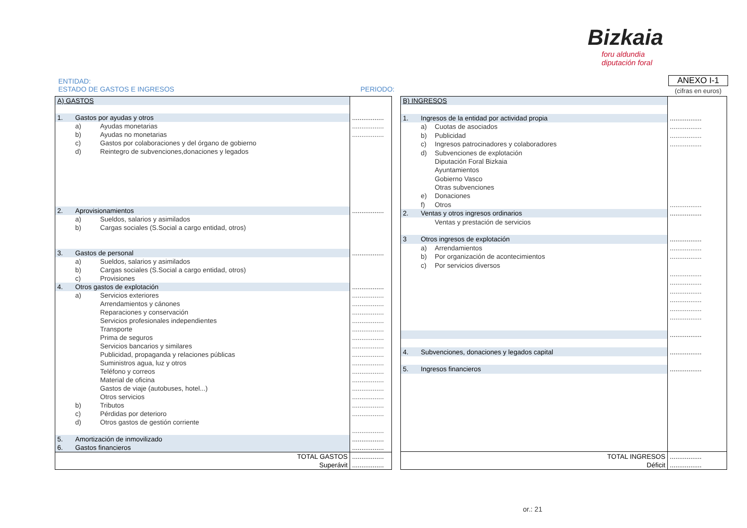Bizkaia
foru aldundia
diputación foral
ENTIDAD:
ESTADO DE GASTOS E INGRESOS PERIODO:
ANEXO I-1
(cifras en euros)
| A) GASTOS | | | |
| 1. | Gastos por ayudas y otros | | ................. |
| | a) | Ayudas monetarias | ................. |
| | b) | Ayudas no monetarias | ................. |
| | c) | Gastos por colaboraciones y del órgano de gobierno | |
| | d) | Reintegro de subvenciones,donaciones y legados | |
| 2. | Aprovisionamientos | | ................. |
| | a) | Sueldos, salarios y asimilados | |
| | b) | Cargas sociales (S.Social a cargo entidad, otros) | |
| 3. | Gastos de personal | | ................. |
| | a) | Sueldos, salarios y asimilados | |
| | b) | Cargas sociales (S.Social a cargo entidad, otros) | |
| | c) | Provisiones | |
| 4. | Otros gastos de explotación | | ................. |
| | a) | Servicios exteriores | ................. |
| | | Arrendamientos y cánones | ................. |
| | | Reparaciones y conservación | ................. |
| | | Servicios profesionales independientes | ................. |
| | | Transporte | ................. |
| | | Prima de seguros | ................. |
| | | Servicios bancarios y similares | ................. |
| | | Publicidad, propaganda y relaciones públicas | ................. |
| | | Suministros agua, luz y otros | ................. |
| | | Teléfono y correos | ................. |
| | | Material de oficina | ................. |
| | | Gastos de viaje (autobuses, hotel...) | ................. |
| | | Otros servicios | ................. |
| | b) | Tributos | ................. |
| | c) | Pérdidas por deterioro | ................. |
| | d) | Otros gastos de gestión corriente | |
| | | | ................. |
| 5. | Amortización de inmovilizado | | ................. |
| 6. | Gastos financieros | | ................. |
| TOTAL GASTOS Superávit | | | ................. ................. |
| B) INGRESOS | | | |
| 1. | Ingresos de la entidad por actividad propia | | ................. |
| | a) | Cuotas de asociados | ................. |
| | b) | Publicidad | ................. |
| | c) | Ingresos patrocinadores y colaboradores | ................. |
| | d) | Subvenciones de explotación | |
| | | Diputación Foral Bizkaia | |
| | | Ayuntamientos | |
| | | Gobierno Vasco | |
| | | Otras subvenciones | |
| | e) | Donaciones | |
| | f) | Otros | ................. |
| 2. | Ventas y otros ingresos ordinarios | | ................. |
| | | Ventas y prestación de servicios | |
| 3 | Otros ingresos de explotación | | ................. |
| | a) | Arrendamientos | ................. |
| | b) | Por organización de acontecimientos | ................. |
| | c) | Por servicios diversos | |
| | | | ................. |
| | | | ................. |
| | | | ................. |
| | | | ................. |
| | | | ................. |
| | | | ................. |
| | | | ................. |
| 4. | Subvenciones, donaciones y legados capital | | ................. |
| 5. | Ingresos financieros | | ................. |
| TOTAL INGRESOS Déficit | | | ................. ................. |
or.: 21